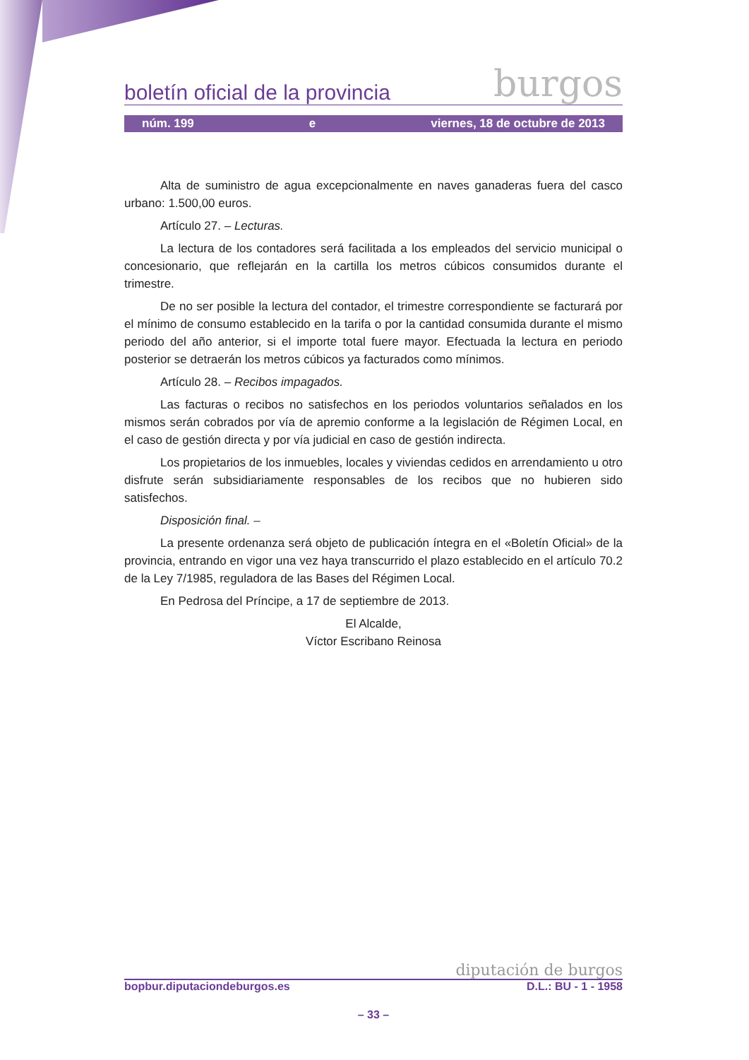boletín oficial de la provincia burgos
núm. 199 e viernes, 18 de octubre de 2013
Alta de suministro de agua excepcionalmente en naves ganaderas fuera del casco urbano: 1.500,00 euros.
Artículo 27. – Lecturas.
La lectura de los contadores será facilitada a los empleados del servicio municipal o concesionario, que reflejarán en la cartilla los metros cúbicos consumidos durante el trimestre.
De no ser posible la lectura del contador, el trimestre correspondiente se facturará por el mínimo de consumo establecido en la tarifa o por la cantidad consumida durante el mismo periodo del año anterior, si el importe total fuere mayor. Efectuada la lectura en periodo posterior se detraerán los metros cúbicos ya facturados como mínimos.
Artículo 28. – Recibos impagados.
Las facturas o recibos no satisfechos en los periodos voluntarios señalados en los mismos serán cobrados por vía de apremio conforme a la legislación de Régimen Local, en el caso de gestión directa y por vía judicial en caso de gestión indirecta.
Los propietarios de los inmuebles, locales y viviendas cedidos en arrendamiento u otro disfrute serán subsidiariamente responsables de los recibos que no hubieren sido satisfechos.
Disposición final. –
La presente ordenanza será objeto de publicación íntegra en el «Boletín Oficial» de la provincia, entrando en vigor una vez haya transcurrido el plazo establecido en el artículo 70.2 de la Ley 7/1985, reguladora de las Bases del Régimen Local.
En Pedrosa del Príncipe, a 17 de septiembre de 2013.
El Alcalde,
Víctor Escribano Reinosa
diputación de burgos
bopbur.diputaciondeburgos.es D.L.: BU - 1 - 1958
– 33 –